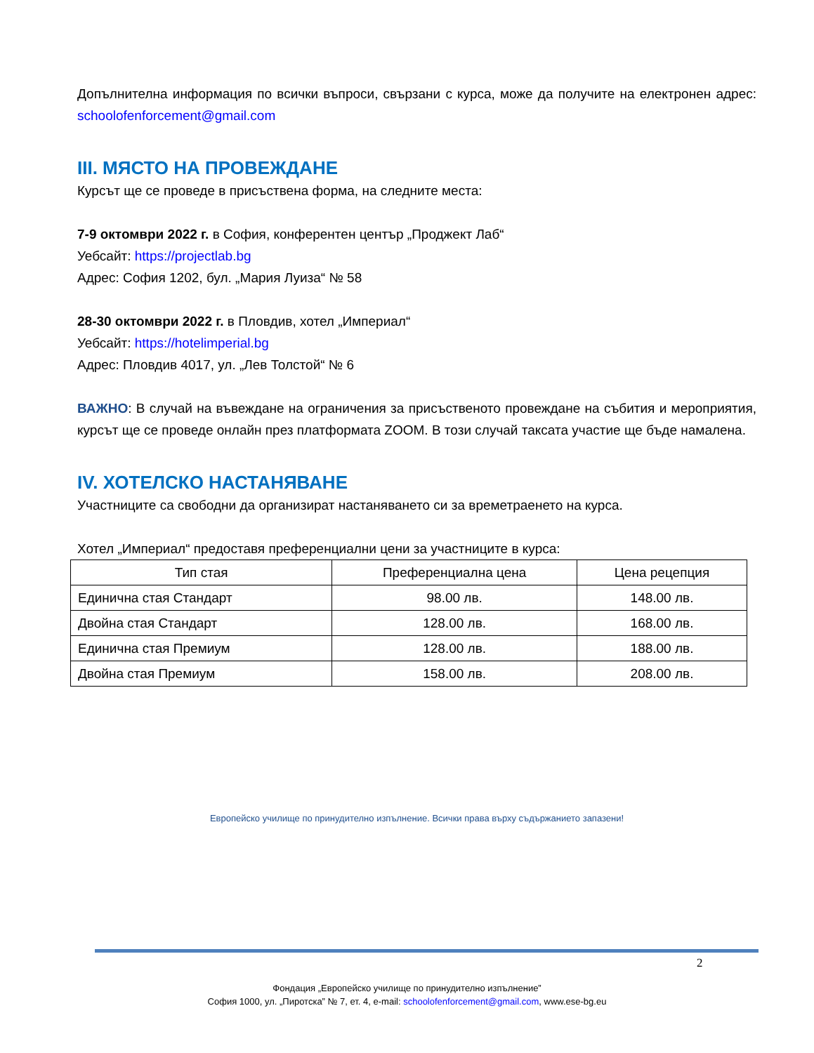Допълнителна информация по всички въпроси, свързани с курса, може да получите на електронен адрес: schoolofenforcement@gmail.com
III. МЯСТО НА ПРОВЕЖДАНЕ
Курсът ще се проведе в присъствена форма, на следните места:
7-9 октомври 2022 г. в София, конферентен център „Проджект Лаб“
Уебсайт: https://projectlab.bg
Адрес: София 1202, бул. „Мария Луиза“ № 58
28-30 октомври 2022 г. в Пловдив, хотел „Империал“
Уебсайт: https://hotelimperial.bg
Адрес: Пловдив 4017, ул. „Лев Толстой“ № 6
ВАЖНО: В случай на въвеждане на ограничения за присъственото провеждане на събития и мероприятия, курсът ще се проведе онлайн през платформата ZOOM. В този случай таксата участие ще бъде намалена.
IV. ХОТЕЛСКО НАСТАНЯВАНЕ
Участниците са свободни да организират настаняването си за времетраенето на курса.
Хотел „Империал“ предоставя преференциални цени за участниците в курса:
| Тип стая | Преференциална цена | Цена рецепция |
| --- | --- | --- |
| Единична стая Стандарт | 98.00 лв. | 148.00 лв. |
| Двойна стая Стандарт | 128.00 лв. | 168.00 лв. |
| Единична стая Премиум | 128.00 лв. | 188.00 лв. |
| Двойна стая Премиум | 158.00 лв. | 208.00 лв. |
Европейско училище по принудително изпълнение. Всички права върху съдържанието запазени!
2
Фондация „Европейско училище по принудително изпълнение”
София 1000, ул. „Пиротска” № 7, ет. 4, e-mail: schoolofenforcement@gmail.com, www.ese-bg.eu